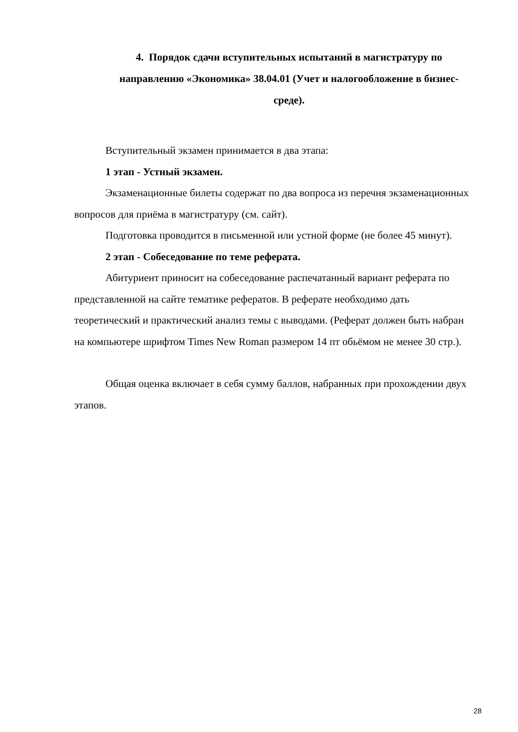4. Порядок сдачи вступительных испытаний в магистратуру по направлению «Экономика» 38.04.01 (Учет и налогообложение в бизнес- среде).
Вступительный экзамен принимается в два этапа:
1 этап - Устный экзамен.
Экзаменационные билеты содержат по два вопроса из перечня экзаменационных вопросов для приёма в магистратуру (см. сайт).
Подготовка проводится в письменной или устной форме (не более 45 минут).
2 этап - Собеседование по теме реферата.
Абитуриент приносит на собеседование распечатанный вариант реферата по представленной на сайте тематике рефератов. В реферате необходимо дать теоретический и практический анализ темы с выводами. (Реферат должен быть набран на компьютере шрифтом Times New Roman размером 14 пт обьёмом не менее 30 стр.).
Общая оценка включает в себя сумму баллов, набранных при прохождении двух этапов.
28